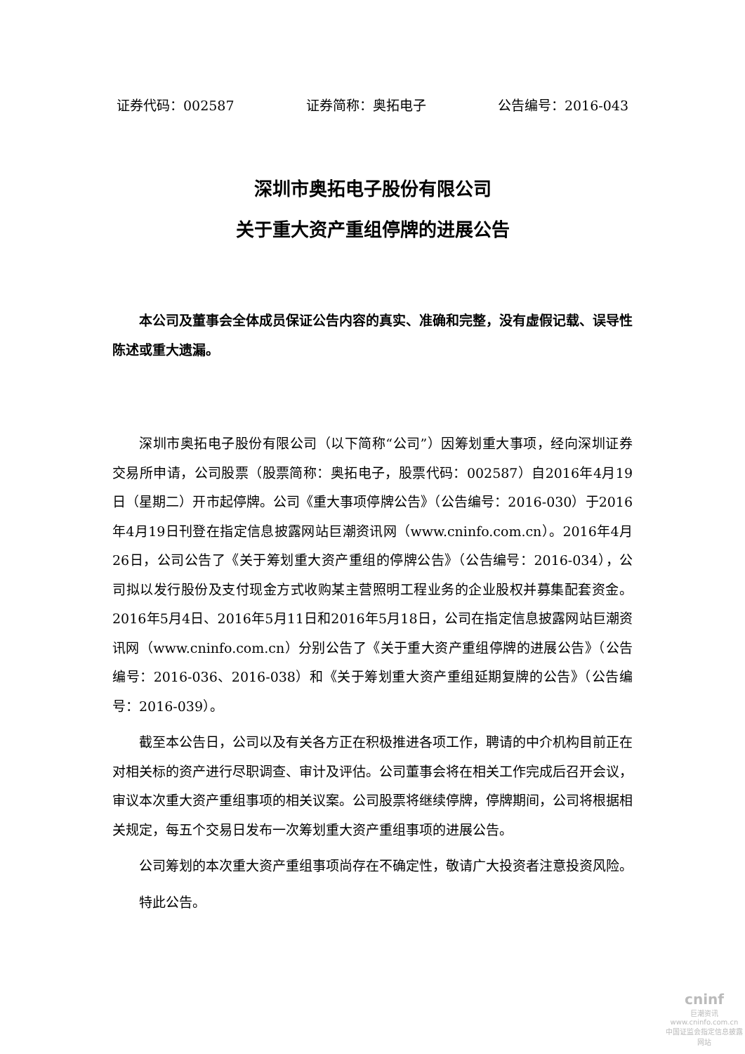证券代码：002587 证券简称：奥拓电子 公告编号：2016-043
深圳市奥拓电子股份有限公司
关于重大资产重组停牌的进展公告
本公司及董事会全体成员保证公告内容的真实、准确和完整，没有虚假记载、误导性陈述或重大遗漏。
深圳市奥拓电子股份有限公司（以下简称“公司”）因筹划重大事项，经向深圳证券交易所申请，公司股票（股票简称：奥拓电子，股票代码：002587）自2016年4月19日（星期二）开市起停牌。公司《重大事项停牌公告》（公告编号：2016-030）于2016年4月19日刊登在指定信息披露网站巨潮资讯网（www.cninfo.com.cn）。2016年4月26日，公司公告了《关于筹划重大资产重组的停牌公告》（公告编号：2016-034），公司拟以发行股份及支付现金方式收购某主营照明工程业务的企业股权并募集配套资金。2016年5月4日、2016年5月11日和2016年5月18日，公司在指定信息披露网站巨潮资讯网（www.cninfo.com.cn）分别公告了《关于重大资产重组停牌的进展公告》（公告编号：2016-036、2016-038）和《关于筹划重大资产重组延期复牌的公告》（公告编号：2016-039）。
截至本公告日，公司以及有关各方正在积极推进各项工作，聘请的中介机构目前正在对相关标的资产进行尽职调查、审计及评估。公司董事会将在相关工作完成后召开会议，审议本次重大资产重组事项的相关议案。公司股票将继续停牌，停牌期间，公司将根据相关规定，每五个交易日发布一次筹划重大资产重组事项的进展公告。
公司筹划的本次重大资产重组事项尚存在不确定性，敬请广大投资者注意投资风险。
特此公告。
cninf
巨潮资讯
www.cninfo.com.cn
中国证监会指定信息披露网站